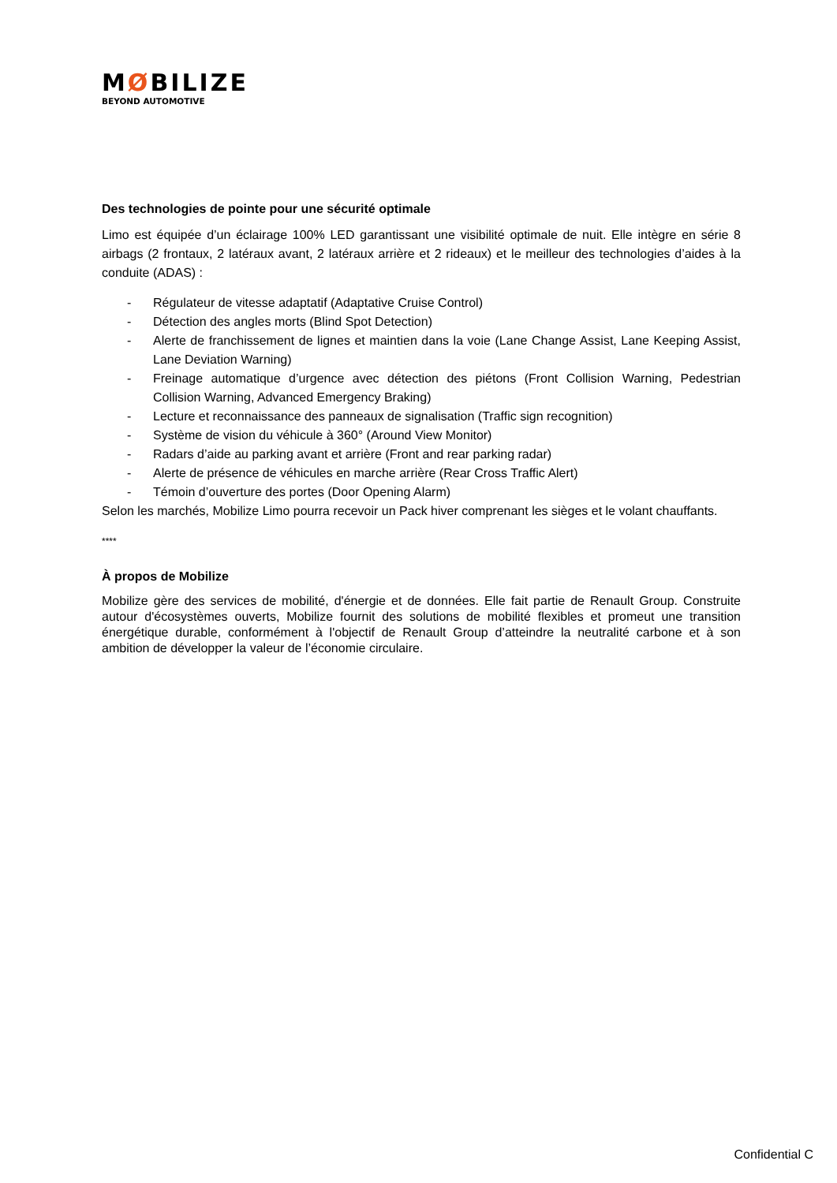MØBILIZE
BEYOND AUTOMOTIVE
Des technologies de pointe pour une sécurité optimale
Limo est équipée d’un éclairage 100% LED garantissant une visibilité optimale de nuit. Elle intègre en série 8 airbags (2 frontaux, 2 latéraux avant, 2 latéraux arrière et 2 rideaux) et le meilleur des technologies d’aides à la conduite (ADAS) :
- Régulateur de vitesse adaptatif (Adaptative Cruise Control)
- Détection des angles morts (Blind Spot Detection)
- Alerte de franchissement de lignes et maintien dans la voie (Lane Change Assist, Lane Keeping Assist, Lane Deviation Warning)
- Freinage automatique d’urgence avec détection des piétons (Front Collision Warning, Pedestrian Collision Warning, Advanced Emergency Braking)
- Lecture et reconnaissance des panneaux de signalisation (Traffic sign recognition)
- Système de vision du véhicule à 360° (Around View Monitor)
- Radars d’aide au parking avant et arrière (Front and rear parking radar)
- Alerte de présence de véhicules en marche arrière (Rear Cross Traffic Alert)
- Témoin d’ouverture des portes (Door Opening Alarm)
Selon les marchés, Mobilize Limo pourra recevoir un Pack hiver comprenant les sièges et le volant chauffants.
****
À propos de Mobilize
Mobilize gère des services de mobilité, d'énergie et de données. Elle fait partie de Renault Group. Construite autour d'écosystèmes ouverts, Mobilize fournit des solutions de mobilité flexibles et promeut une transition énergétique durable, conformément à l'objectif de Renault Group d’atteindre la neutralité carbone et à son ambition de développer la valeur de l’économie circulaire.
Confidential C